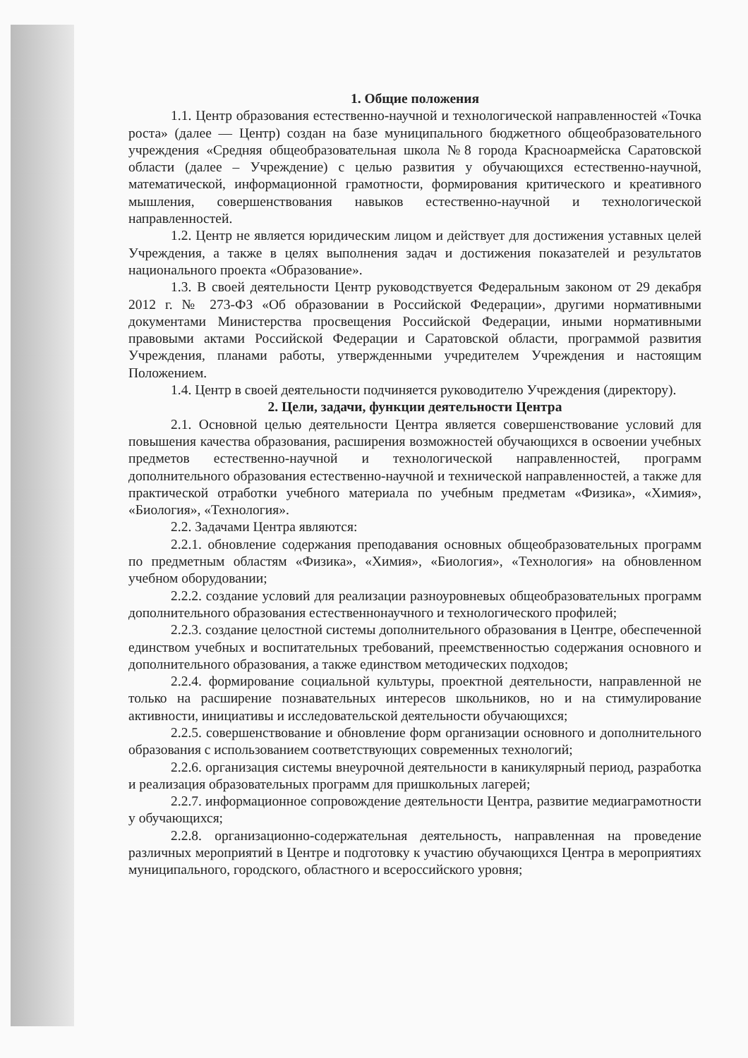1. Общие положения
1.1. Центр образования естественно-научной и технологической направленностей «Точка роста» (далее — Центр) создан на базе муниципального бюджетного общеобразовательного учреждения «Средняя общеобразовательная школа №8 города Красноармейска Саратовской области (далее – Учреждение) с целью развития у обучающихся естественно-научной, математической, информационной грамотности, формирования критического и креативного мышления, совершенствования навыков естественно-научной и технологической направленностей.
1.2. Центр не является юридическим лицом и действует для достижения уставных целей Учреждения, а также в целях выполнения задач и достижения показателей и результатов национального проекта «Образование».
1.3. В своей деятельности Центр руководствуется Федеральным законом от 29 декабря 2012 г. № 273-ФЗ «Об образовании в Российской Федерации», другими нормативными документами Министерства просвещения Российской Федерации, иными нормативными правовыми актами Российской Федерации и Саратовской области, программой развития Учреждения, планами работы, утвержденными учредителем Учреждения и настоящим Положением.
1.4. Центр в своей деятельности подчиняется руководителю Учреждения (директору).
2. Цели, задачи, функции деятельности Центра
2.1. Основной целью деятельности Центра является совершенствование условий для повышения качества образования, расширения возможностей обучающихся в освоении учебных предметов естественно-научной и технологической направленностей, программ дополнительного образования естественно-научной и технической направленностей, а также для практической отработки учебного материала по учебным предметам «Физика», «Химия», «Биология», «Технология».
2.2. Задачами Центра являются:
2.2.1. обновление содержания преподавания основных общеобразовательных программ по предметным областям «Физика», «Химия», «Биология», «Технология» на обновленном учебном оборудовании;
2.2.2. создание условий для реализации разноуровневых общеобразовательных программ дополнительного образования естественнонаучного и технологического профилей;
2.2.3. создание целостной системы дополнительного образования в Центре, обеспеченной единством учебных и воспитательных требований, преемственностью содержания основного и дополнительного образования, а также единством методических подходов;
2.2.4. формирование социальной культуры, проектной деятельности, направленной не только на расширение познавательных интересов школьников, но и на стимулирование активности, инициативы и исследовательской деятельности обучающихся;
2.2.5. совершенствование и обновление форм организации основного и дополнительного образования с использованием соответствующих современных технологий;
2.2.6. организация системы внеурочной деятельности в каникулярный период, разработка и реализация образовательных программ для пришкольных лагерей;
2.2.7. информационное сопровождение деятельности Центра, развитие медиаграмотности у обучающихся;
2.2.8. организационно-содержательная деятельность, направленная на проведение различных мероприятий в Центре и подготовку к участию обучающихся Центра в мероприятиях муниципального, городского, областного и всероссийского уровня;